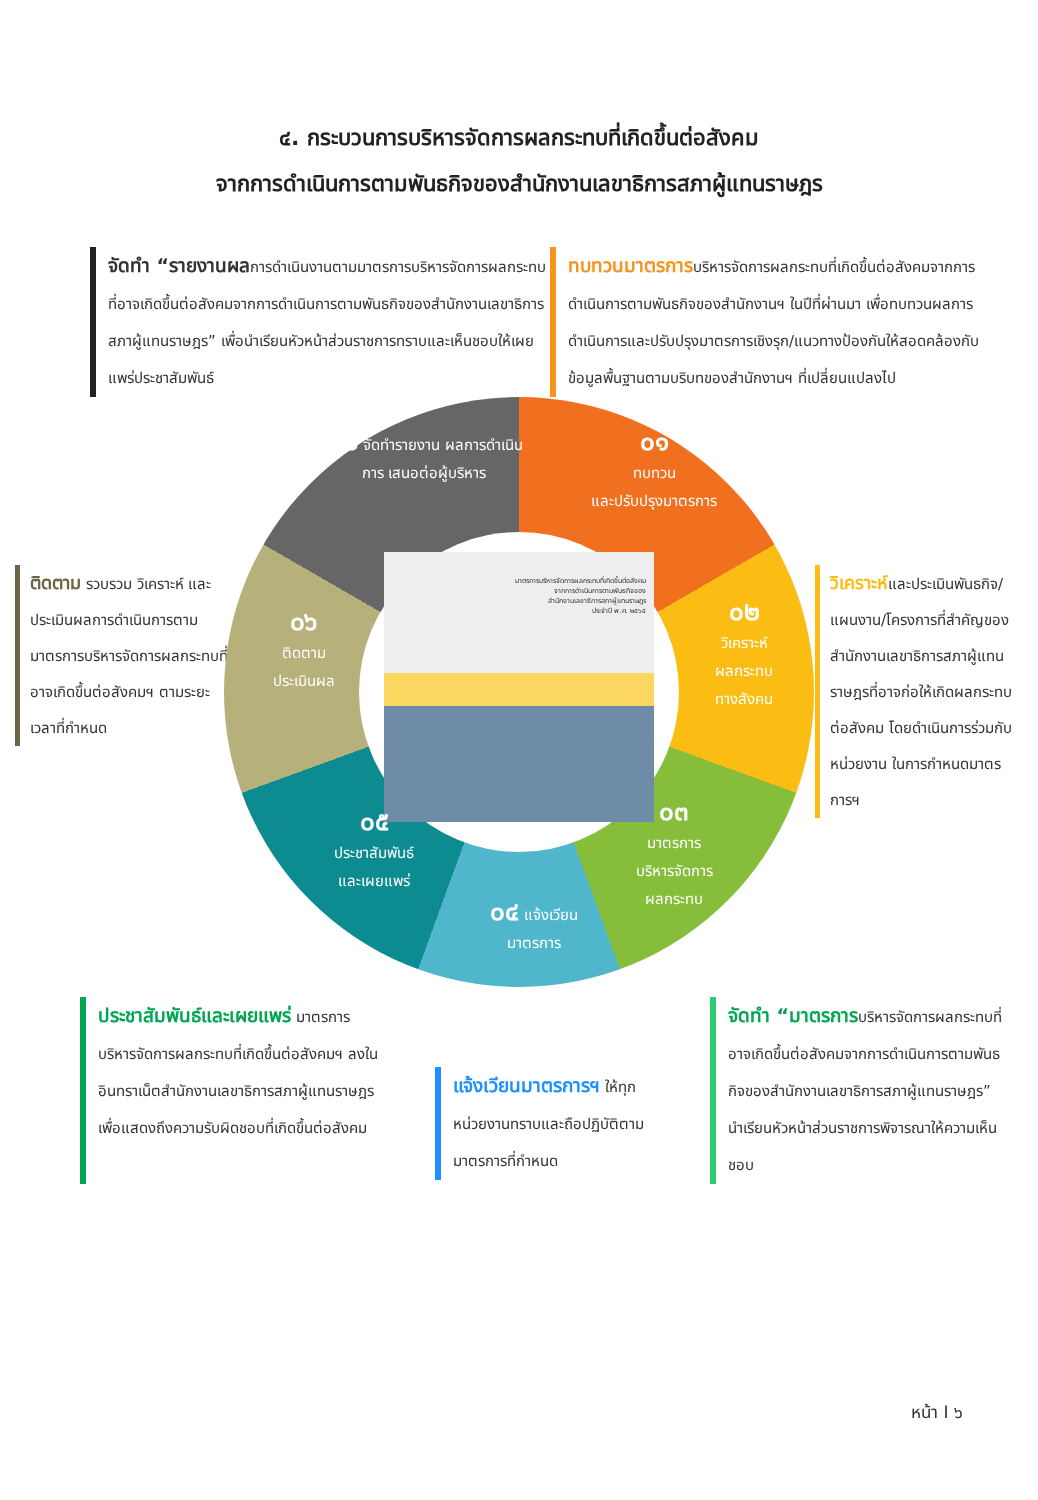๔. กระบวนการบริหารจัดการผลกระทบที่เกิดขึ้นต่อสังคม
จากการดำเนินการตามพันธกิจของสำนักงานเลขาธิการสภาผู้แทนราษฎร
จัดทำ “รายงานผลการดำเนินงานตามมาตรการบริหารจัดการผลกระทบที่อาจเกิดขึ้นต่อสังคมจากการดำเนินการตามพันธกิจของสำนักงานเลขาธิการสภาผู้แทนราษฎร” เพื่อนำเรียนหัวหน้าส่วนราชการทราบและเห็นชอบให้เผยแพร่ประชาสัมพันธ์
ทบทวนมาตรการบริหารจัดการผลกระทบที่เกิดขึ้นต่อสังคมจากการดำเนินการตามพันธกิจของสำนักงานฯ ในปีที่ผ่านมา เพื่อทบทวนผลการดำเนินการและปรับปรุงมาตรการเชิงรุก/แนวทางป้องกันให้สอดคล้องกับข้อมูลพื้นฐานตามบริบทของสำนักงานฯ ที่เปลี่ยนแปลงไป
ติดตาม รวบรวม วิเคราะห์ และประเมินผลการดำเนินการตามมาตรการบริหารจัดการผลกระทบที่อาจเกิดขึ้นต่อสังคมฯ ตามระยะเวลาที่กำหนด
วิเคราะห์และประเมินพันธกิจ/แผนงาน/โครงการที่สำคัญของสำนักงานเลขาธิการสภาผู้แทนราษฎรที่อาจก่อให้เกิดผลกระทบต่อสังคม โดยดำเนินการร่วมกับหน่วยงาน ในการกำหนดมาตรการฯ
มาตรการบริหารจัดการผลกระทบที่เกิดขึ้นต่อสังคม
จากการดำเนินการตามพันธกิจของ
สำนักงานเลขาธิการสภาผู้แทนราษฎร
ประจำปี พ.ศ. ๒๕๖๕
๐๗ จัดทำรายงาน ผลการดำเนินการ เสนอต่อผู้บริหาร
๐๑
ทบทวน
และปรับปรุงมาตรการ
๐๒
วิเคราะห์
ผลกระทบ
ทางสังคม
๐๓
มาตรการ
บริหารจัดการ
ผลกระทบ
๐๔ แจ้งเวียน
มาตรการ
๐๕
ประชาสัมพันธ์
และเผยแพร่
๐๖
ติดตาม
ประเมินผล
ประชาสัมพันธ์และเผยแพร่ มาตรการบริหารจัดการผลกระทบที่เกิดขึ้นต่อสังคมฯ ลงในอินทราเน็ตสำนักงานเลขาธิการสภาผู้แทนราษฎรเพื่อแสดงถึงความรับผิดชอบที่เกิดขึ้นต่อสังคม
แจ้งเวียนมาตรการฯ ให้ทุกหน่วยงานทราบและถือปฏิบัติตามมาตรการที่กำหนด
จัดทำ “มาตรการบริหารจัดการผลกระทบที่อาจเกิดขึ้นต่อสังคมจากการดำเนินการตามพันธกิจของสำนักงานเลขาธิการสภาผู้แทนราษฎร” นำเรียนหัวหน้าส่วนราชการพิจารณาให้ความเห็นชอบ
หน้า I ๖